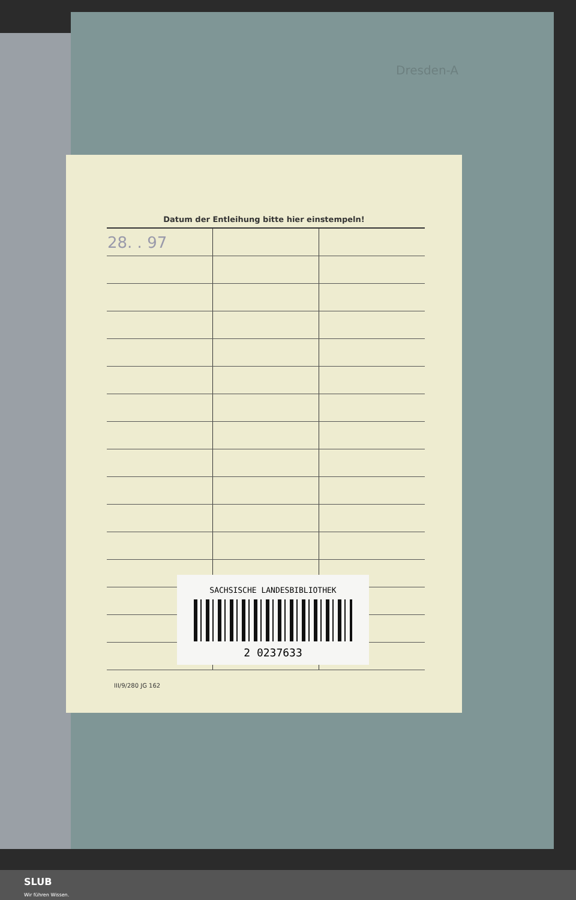Dresden-A
Datum der Entleihung bitte hier einstempeln!
| 28. . 97 | | |
III/9/280 JG 162
SACHSISCHE LANDESBIBLIOTHEK
2 0237633
SLUB
Wir führen Wissen.